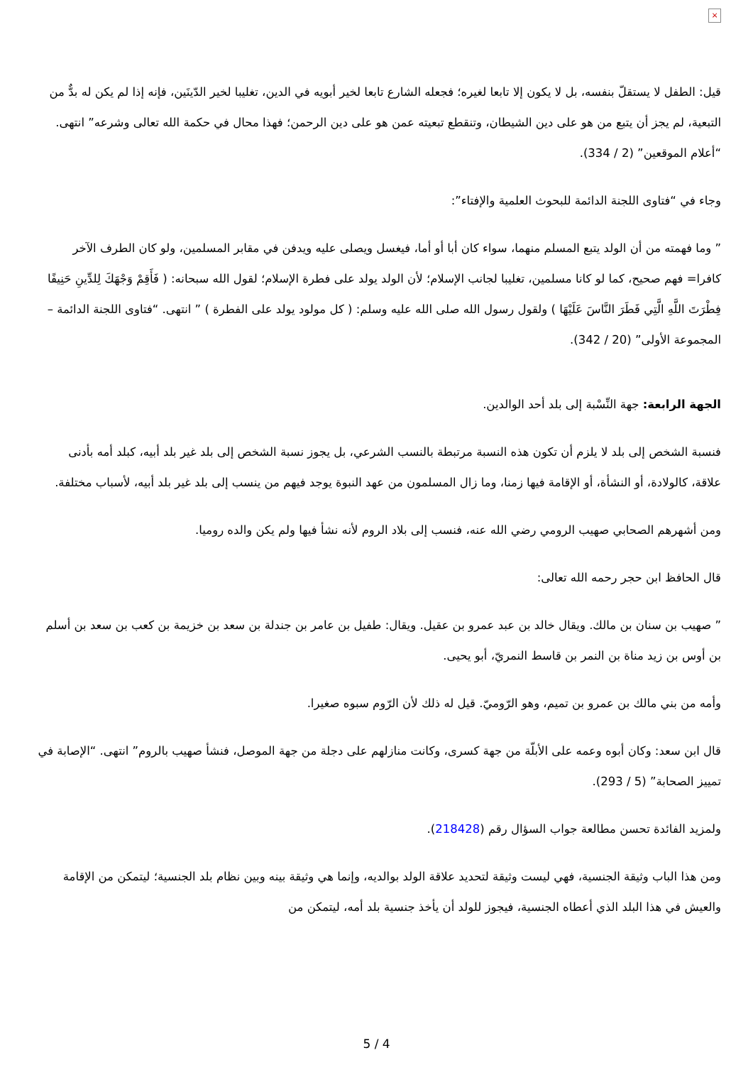×
قيل: الطفل لا يستقلّ بنفسه، بل لا يكون إلا تابعا لغيره؛ فجعله الشارع تابعا لخير أبويه في الدين، تغليبا لخير الدّينَين، فإنه إذا لم يكن له بدٌّ من التبعية، لم يجز أن يتبع من هو على دين الشيطان، وتنقطع تبعيته عمن هو على دين الرحمن؛ فهذا محال في حكمة الله تعالى وشرعه” انتهى. “أعلام الموقعين” (2 / 334).
وجاء في “فتاوى اللجنة الدائمة للبحوث العلمية والإفتاء”:
” وما فهمته من أن الولد يتبع المسلم منهما، سواء كان أبا أو أما، فيغسل ويصلى عليه ويدفن في مقابر المسلمين، ولو كان الطرف الآخر كافرا= فهم صحيح، كما لو كانا مسلمين، تغليبا لجانب الإسلام؛ لأن الولد يولد على فطرة الإسلام؛ لقول الله سبحانه: ( فَأَقِمْ وَجْهَكَ لِلدِّينِ حَنِيفًا فِطْرَتَ اللَّهِ الَّتِي فَطَرَ النَّاسَ عَلَيْهَا ) ولقول رسول الله صلى الله عليه وسلم: ( كل مولود يولد على الفطرة ) ” انتهى. “فتاوى اللجنة الدائمة – المجموعة الأولى” (20 / 342).
الجهة الرابعة: جهة النِّسْبة إلى بلد أحد الوالدين.
فنسبة الشخص إلى بلد لا يلزم أن تكون هذه النسبة مرتبطة بالنسب الشرعي، بل يجوز نسبة الشخص إلى بلد غير بلد أبيه، كبلد أمه بأدنى علاقة، كالولادة، أو النشأة، أو الإقامة فيها زمنا، وما زال المسلمون من عهد النبوة يوجد فيهم من ينسب إلى بلد غير بلد أبيه، لأسباب مختلفة.
ومن أشهرهم الصحابي صهيب الرومي رضي الله عنه، فنسب إلى بلاد الروم لأنه نشأ فيها ولم يكن والده روميا.
قال الحافظ ابن حجر رحمه الله تعالى:
” صهيب بن سنان بن مالك. ويقال خالد بن عبد عمرو بن عقيل. ويقال: طفيل بن عامر بن جندلة بن سعد بن خزيمة بن كعب بن سعد بن أسلم بن أوس بن زيد مناة بن النمر بن قاسط النمريّ، أبو يحيى.
وأمه من بني مالك بن عمرو بن تميم، وهو الرّوميّ. قيل له ذلك لأن الرّوم سبوه صغيرا.
قال ابن سعد: وكان أبوه وعمه على الأبلّة من جهة كسرى، وكانت منازلهم على دجلة من جهة الموصل، فنشأ صهيب بالروم” انتهى. “الإصابة في تمييز الصحابة” (5 / 293).
ولمزيد الفائدة تحسن مطالعة جواب السؤال رقم (218428).
ومن هذا الباب وثيقة الجنسية، فهي ليست وثيقة لتحديد علاقة الولد بوالديه، وإنما هي وثيقة بينه وبين نظام بلد الجنسية؛ ليتمكن من الإقامة والعيش في هذا البلد الذي أعطاه الجنسية، فيجوز للولد أن يأخذ جنسية بلد أمه، ليتمكن من
5 / 4